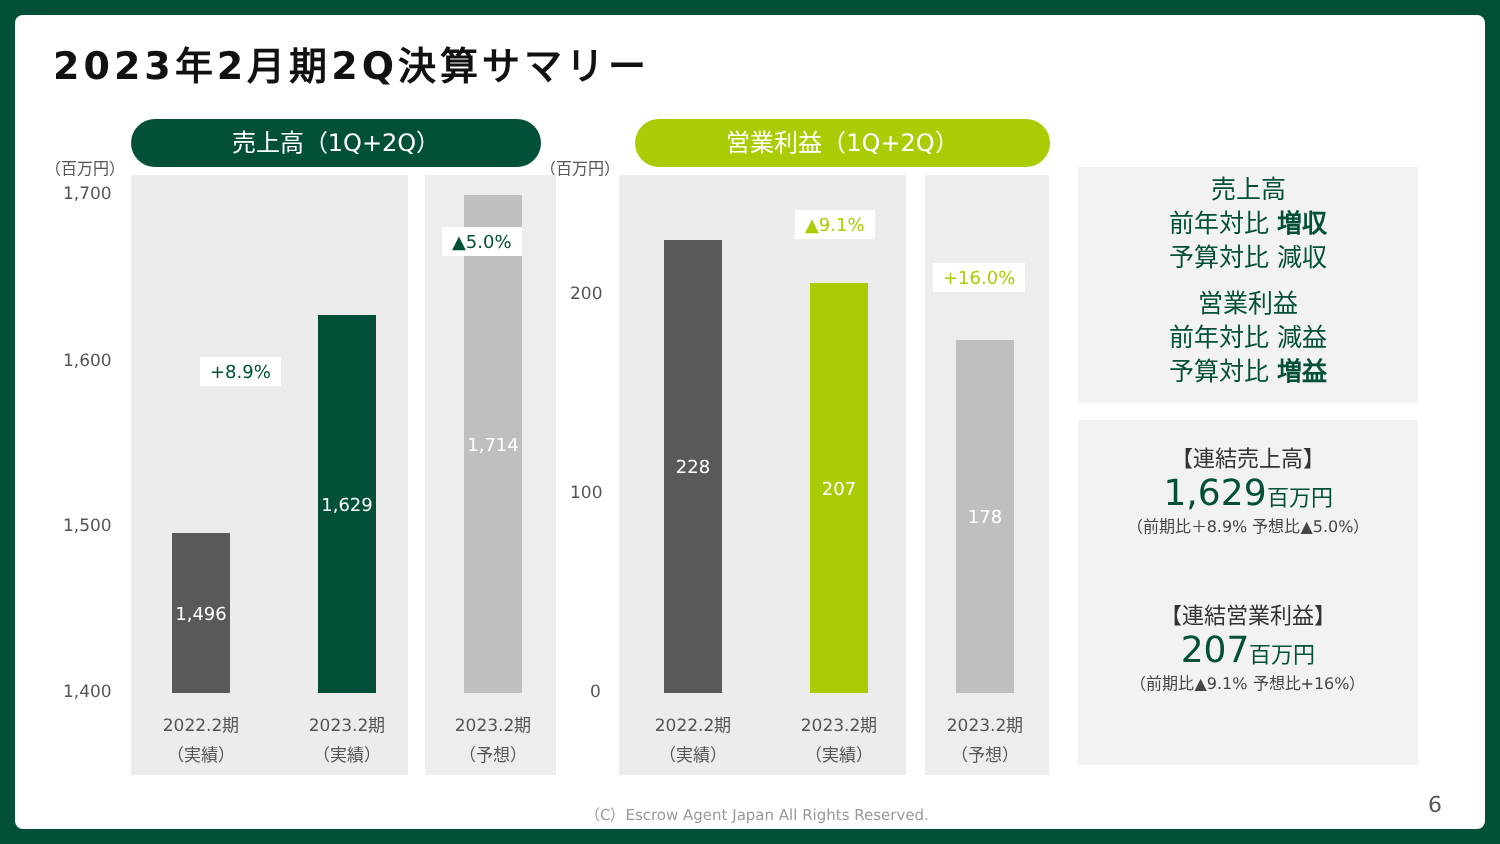2023年2月期2Q決算サマリー
売上高（1Q+2Q） 営業利益（1Q+2Q）
（百万円） （百万円）
1,700
1,600
1,500
1,400
200
100
0
1,496
1,629
1,714
228
207
178
+8.9%
▲5.0%
▲9.1%
+16.0%
2022.2期
（実績）
2023.2期
（実績）
2023.2期
（予想）
2022.2期
（実績）
2023.2期
（実績）
2023.2期
（予想）
売上高
前年対比 増収
予算対比 減収
営業利益
前年対比 減益
予算対比 増益
【連結売上高】
1,629百万円
（前期比＋8.9% 予想比▲5.0%）
【連結営業利益】
207百万円
（前期比▲9.1% 予想比+16%）
（C）Escrow Agent Japan All Rights Reserved.
6